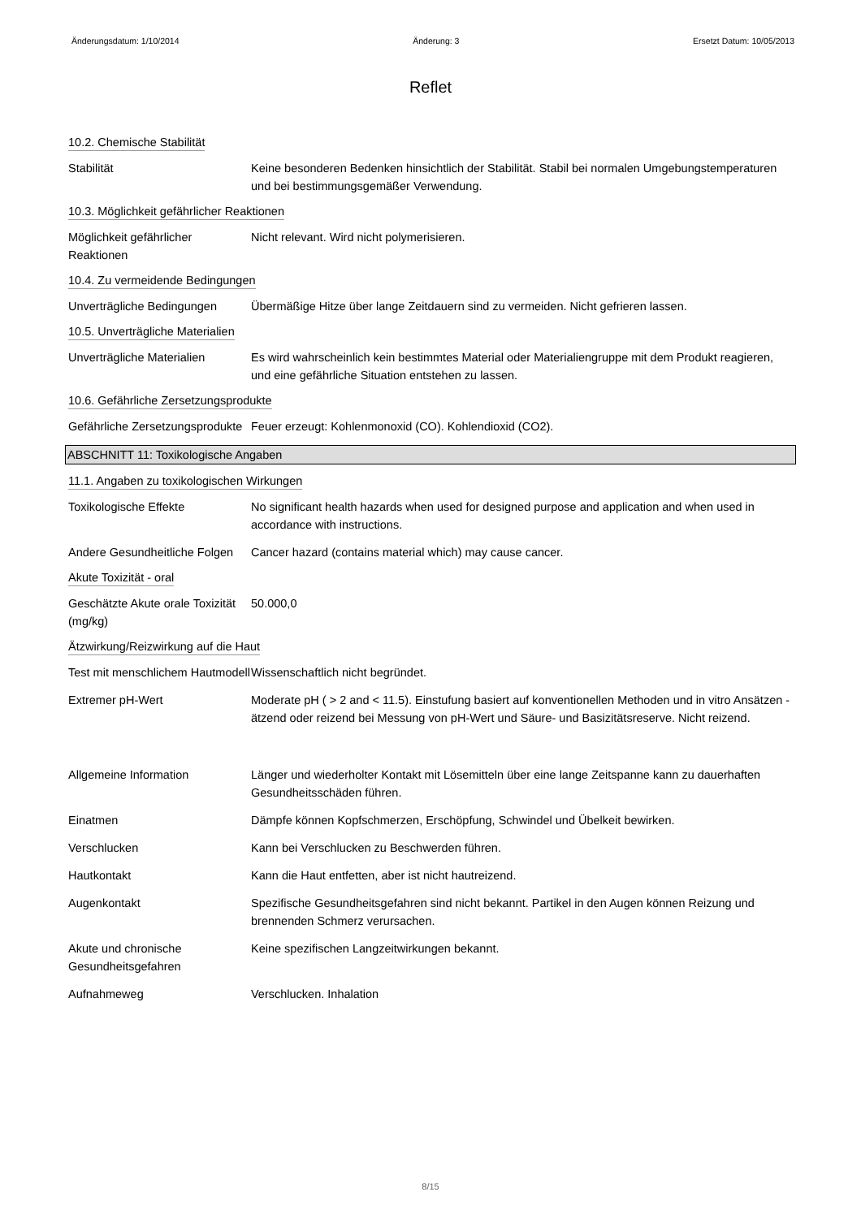Änderungsdatum: 1/10/2014 Änderung: 3 Ersetzt Datum: 10/05/2013
Reflet
10.2. Chemische Stabilität
Stabilität Keine besonderen Bedenken hinsichtlich der Stabilität. Stabil bei normalen Umgebungstemperaturen und bei bestimmungsgemäßer Verwendung.
10.3. Möglichkeit gefährlicher Reaktionen
Möglichkeit gefährlicher Reaktionen
Nicht relevant. Wird nicht polymerisieren.
10.4. Zu vermeidende Bedingungen
Unverträgliche Bedingungen
Übermäßige Hitze über lange Zeitdauern sind zu vermeiden. Nicht gefrieren lassen.
10.5. Unverträgliche Materialien
Unverträgliche Materialien
Es wird wahrscheinlich kein bestimmtes Material oder Materialiengruppe mit dem Produkt reagieren, und eine gefährliche Situation entstehen zu lassen.
10.6. Gefährliche Zersetzungsprodukte
Gefährliche Zersetzungsprodukte
Feuer erzeugt: Kohlenmonoxid (CO). Kohlendioxid (CO2).
ABSCHNITT 11: Toxikologische Angaben
11.1. Angaben zu toxikologischen Wirkungen
Toxikologische Effekte No significant health hazards when used for designed purpose and application and when used in accordance with instructions.
Andere Gesundheitliche Folgen
Cancer hazard (contains material which) may cause cancer.
Akute Toxizität - oral
Geschätzte Akute orale Toxizität (mg/kg)
50.000,0
Ätzwirkung/Reizwirkung auf die Haut
Test mit menschlichem Hautmodell
Wissenschaftlich nicht begründet.
Extremer pH-Wert Moderate pH ( > 2 and < 11.5). Einstufung basiert auf konventionellen Methoden und in vitro Ansätzen - ätzend oder reizend bei Messung von pH-Wert und Säure- und Basizitätsreserve. Nicht reizend.
Allgemeine Information Länger und wiederholter Kontakt mit Lösemitteln über eine lange Zeitspanne kann zu dauerhaften Gesundheitsschäden führen.
Einatmen Dämpfe können Kopfschmerzen, Erschöpfung, Schwindel und Übelkeit bewirken.
Verschlucken Kann bei Verschlucken zu Beschwerden führen.
Hautkontakt Kann die Haut entfetten, aber ist nicht hautreizend.
Augenkontakt Spezifische Gesundheitsgefahren sind nicht bekannt. Partikel in den Augen können Reizung und brennenden Schmerz verursachen.
Akute und chronische Gesundheitsgefahren
Keine spezifischen Langzeitwirkungen bekannt.
Aufnahmeweg Verschlucken. Inhalation
8/15